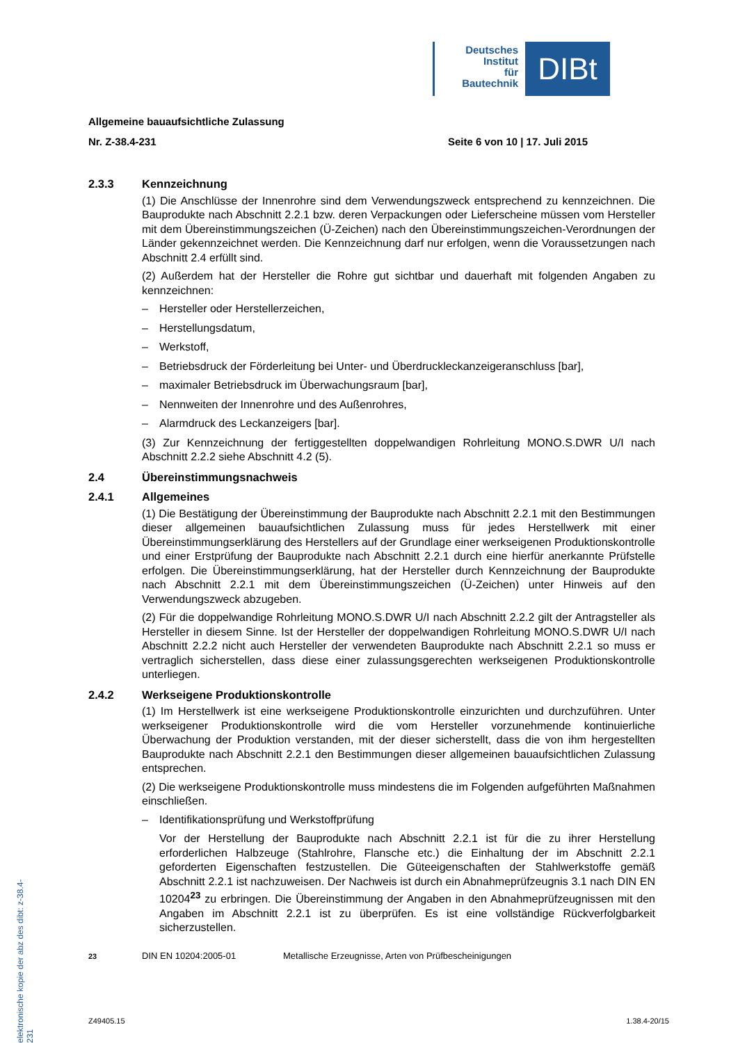Deutsches
Institut
für
Bautechnik
DIBt
elektronische kopie der abz des dibt: z-38.4-231
Allgemeine bauaufsichtliche Zulassung
Nr. Z-38.4-231 Seite 6 von 10 | 17. Juli 2015
2.3.3 Kennzeichnung
(1) Die Anschlüsse der Innenrohre sind dem Verwendungszweck entsprechend zu kennzeichnen. Die Bauprodukte nach Abschnitt 2.2.1 bzw. deren Verpackungen oder Lieferscheine müssen vom Hersteller mit dem Übereinstimmungszeichen (Ü-Zeichen) nach den Übereinstimmungszeichen-Verordnungen der Länder gekennzeichnet werden. Die Kennzeichnung darf nur erfolgen, wenn die Voraussetzungen nach Abschnitt 2.4 erfüllt sind.
(2) Außerdem hat der Hersteller die Rohre gut sichtbar und dauerhaft mit folgenden Angaben zu kennzeichnen:
– Hersteller oder Herstellerzeichen,
– Herstellungsdatum,
– Werkstoff,
– Betriebsdruck der Förderleitung bei Unter- und Überdruckleckanzeigeranschluss [bar],
– maximaler Betriebsdruck im Überwachungsraum [bar],
– Nennweiten der Innenrohre und des Außenrohres,
– Alarmdruck des Leckanzeigers [bar].
(3) Zur Kennzeichnung der fertiggestellten doppelwandigen Rohrleitung MONO.S.DWR U/I nach Abschnitt 2.2.2 siehe Abschnitt 4.2 (5).
2.4 Übereinstimmungsnachweis
2.4.1 Allgemeines
(1) Die Bestätigung der Übereinstimmung der Bauprodukte nach Abschnitt 2.2.1 mit den Bestimmungen dieser allgemeinen bauaufsichtlichen Zulassung muss für jedes Herstellwerk mit einer Übereinstimmungserklärung des Herstellers auf der Grundlage einer werkseigenen Produktionskontrolle und einer Erstprüfung der Bauprodukte nach Abschnitt 2.2.1 durch eine hierfür anerkannte Prüfstelle erfolgen. Die Übereinstimmungserklärung, hat der Hersteller durch Kennzeichnung der Bauprodukte nach Abschnitt 2.2.1 mit dem Übereinstimmungszeichen (Ü-Zeichen) unter Hinweis auf den Verwendungszweck abzugeben.
(2) Für die doppelwandige Rohrleitung MONO.S.DWR U/I nach Abschnitt 2.2.2 gilt der Antragsteller als Hersteller in diesem Sinne. Ist der Hersteller der doppelwandigen Rohrleitung MONO.S.DWR U/I nach Abschnitt 2.2.2 nicht auch Hersteller der verwendeten Bauprodukte nach Abschnitt 2.2.1 so muss er vertraglich sicherstellen, dass diese einer zulassungsgerechten werkseigenen Produktionskontrolle unterliegen.
2.4.2 Werkseigene Produktionskontrolle
(1) Im Herstellwerk ist eine werkseigene Produktionskontrolle einzurichten und durchzuführen. Unter werkseigener Produktionskontrolle wird die vom Hersteller vorzunehmende kontinuierliche Überwachung der Produktion verstanden, mit der dieser sicherstellt, dass die von ihm hergestellten Bauprodukte nach Abschnitt 2.2.1 den Bestimmungen dieser allgemeinen bauaufsichtlichen Zulassung entsprechen.
(2) Die werkseigene Produktionskontrolle muss mindestens die im Folgenden aufgeführten Maßnahmen einschließen.
– Identifikationsprüfung und Werkstoffprüfung
Vor der Herstellung der Bauprodukte nach Abschnitt 2.2.1 ist für die zu ihrer Herstellung erforderlichen Halbzeuge (Stahlrohre, Flansche etc.) die Einhaltung der im Abschnitt 2.2.1 geforderten Eigenschaften festzustellen. Die Güteeigenschaften der Stahlwerkstoffe gemäß Abschnitt 2.2.1 ist nachzuweisen. Der Nachweis ist durch ein Abnahmeprüfzeugnis 3.1 nach DIN EN 10204<sup>23</sup> zu erbringen. Die Übereinstimmung der Angaben in den Abnahmeprüfzeugnissen mit den Angaben im Abschnitt 2.2.1 ist zu überprüfen. Es ist eine vollständige Rückverfolgbarkeit sicherzustellen.
<sup>23</sup> DIN EN 10204:2005-01 Metallische Erzeugnisse, Arten von Prüfbescheinigungen
Z49405.15 1.38.4-20/15